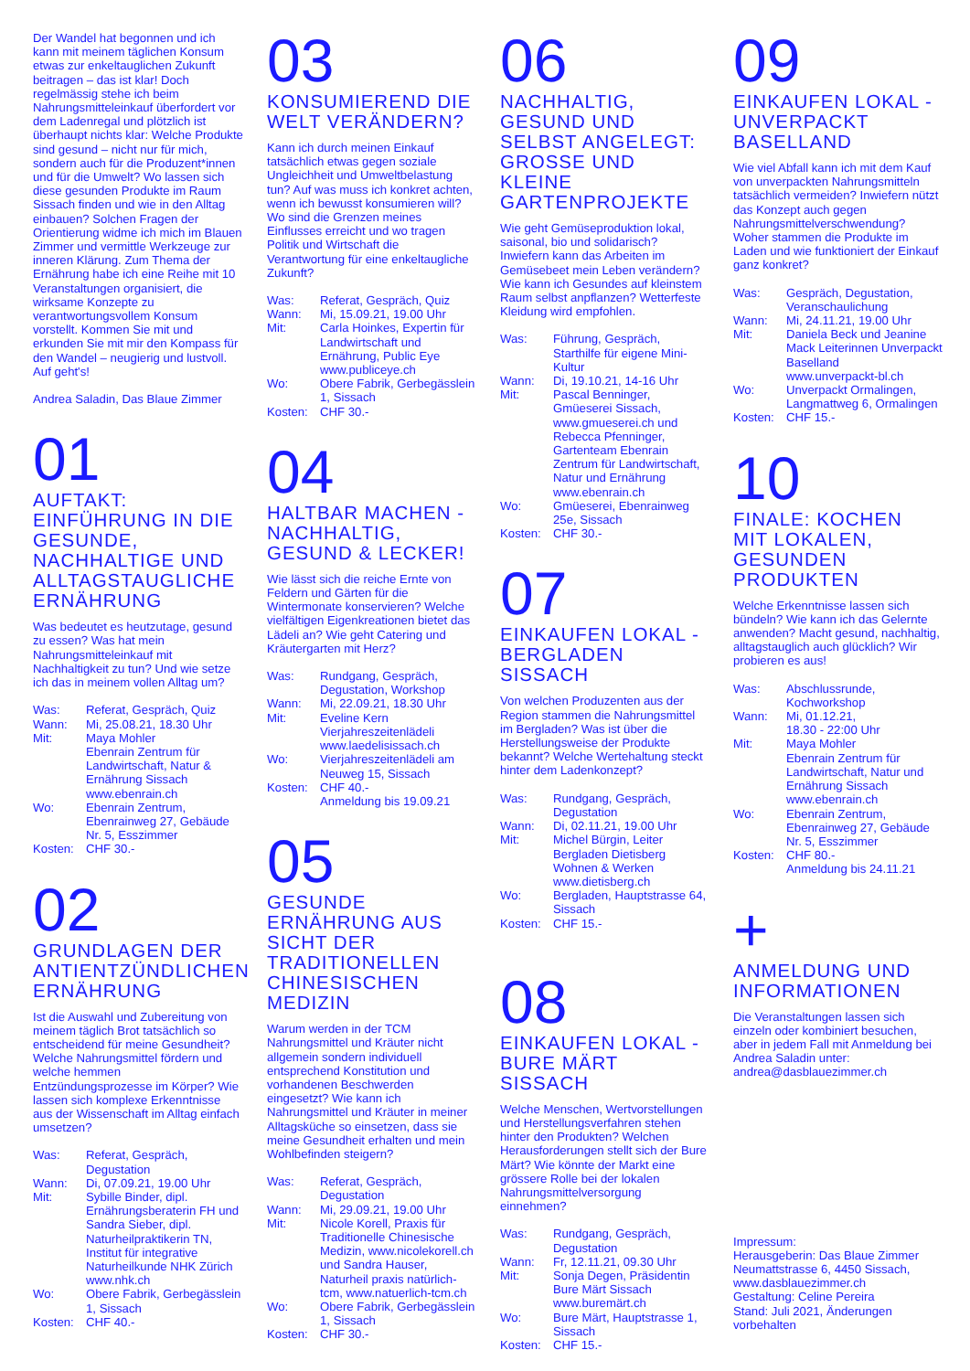Der Wandel hat begonnen und ich kann mit meinem täglichen Konsum etwas zur enkeltauglichen Zukunft beitragen – das ist klar! Doch regelmässig stehe ich beim Nahrungsmitteleinkauf überfordert vor dem Ladenregal und plötzlich ist überhaupt nichts klar: Welche Produkte sind gesund – nicht nur für mich, sondern auch für die Produzent*innen und für die Umwelt? Wo lassen sich diese gesunden Produkte im Raum Sissach finden und wie in den Alltag einbauen? Solchen Fragen der Orientierung widme ich mich im Blauen Zimmer und vermittle Werkzeuge zur inneren Klärung. Zum Thema der Ernährung habe ich eine Reihe mit 10 Veranstaltungen organisiert, die wirksame Konzepte zu verantwortungsvollem Konsum vorstellt. Kommen Sie mit und erkunden Sie mit mir den Kompass für den Wandel – neugierig und lustvoll. Auf geht's!
Andrea Saladin, Das Blaue Zimmer
01
AUFTAKT: EINFÜHRUNG IN DIE GESUNDE, NACHHALTIGE UND ALLTAGSTAUGLICHE ERNÄHRUNG
Was bedeutet es heutzutage, gesund zu essen? Was hat mein Nahrungsmitteleinkauf mit Nachhaltigkeit zu tun? Und wie setze ich das in meinem vollen Alltag um?
| Was: | Referat, Gespräch, Quiz |
| Wann: | Mi, 25.08.21, 18.30 Uhr |
| Mit: | Maya Mohler Ebenrain Zentrum für Landwirtschaft, Natur & Ernährung Sissach www.ebenrain.ch |
| Wo: | Ebenrain Zentrum, Ebenrainweg 27, Gebäude Nr. 5, Esszimmer |
| Kosten: | CHF 30.- |
02
GRUNDLAGEN DER ANTIENTZÜNDLICHEN ERNÄHRUNG
Ist die Auswahl und Zubereitung von meinem täglich Brot tatsächlich so entscheidend für meine Gesundheit? Welche Nahrungsmittel fördern und welche hemmen Entzündungsprozesse im Körper? Wie lassen sich komplexe Erkenntnisse aus der Wissenschaft im Alltag einfach umsetzen?
| Was: | Referat, Gespräch, Degustation |
| Wann: | Di, 07.09.21, 19.00 Uhr |
| Mit: | Sybille Binder, dipl. Ernährungsberaterin FH und Sandra Sieber, dipl. Naturheilpraktikerin TN, Institut für integrative Naturheilkunde NHK Zürich www.nhk.ch |
| Wo: | Obere Fabrik, Gerbegässlein 1, Sissach |
| Kosten: | CHF 40.- |
03
KONSUMIEREND DIE WELT VERÄNDERN?
Kann ich durch meinen Einkauf tatsächlich etwas gegen soziale Ungleichheit und Umweltbelastung tun? Auf was muss ich konkret achten, wenn ich bewusst konsumieren will? Wo sind die Grenzen meines Einflusses erreicht und wo tragen Politik und Wirtschaft die Verantwortung für eine enkeltaugliche Zukunft?
| Was: | Referat, Gespräch, Quiz |
| Wann: | Mi, 15.09.21, 19.00 Uhr |
| Mit: | Carla Hoinkes, Expertin für Landwirtschaft und Ernährung, Public Eye www.publiceye.ch |
| Wo: | Obere Fabrik, Gerbegässlein 1, Sissach |
| Kosten: | CHF 30.- |
04
HALTBAR MACHEN - NACHHALTIG, GESUND & LECKER!
Wie lässt sich die reiche Ernte von Feldern und Gärten für die Wintermonate konservieren? Welche vielfältigen Eigenkreationen bietet das Lädeli an? Wie geht Catering und Kräutergarten mit Herz?
| Was: | Rundgang, Gespräch, Degustation, Workshop |
| Wann: | Mi, 22.09.21, 18.30 Uhr |
| Mit: | Eveline Kern Vierjahreszeitenlädeli www.laedelisissach.ch |
| Wo: | Vierjahreszeitenlädeli am Neuweg 15, Sissach |
| Kosten: | CHF 40.- Anmeldung bis 19.09.21 |
05
GESUNDE ERNÄHRUNG AUS SICHT DER TRADITIONELLEN CHINESISCHEN MEDIZIN
Warum werden in der TCM Nahrungsmittel und Kräuter nicht allgemein sondern individuell entsprechend Konstitution und vorhandenen Beschwerden eingesetzt? Wie kann ich Nahrungsmittel und Kräuter in meiner Alltagsküche so einsetzen, dass sie meine Gesundheit erhalten und mein Wohlbefinden steigern?
| Was: | Referat, Gespräch, Degustation |
| Wann: | Mi, 29.09.21, 19.00 Uhr |
| Mit: | Nicole Korell, Praxis für Traditionelle Chinesische Medizin, www.nicolekorell.ch und Sandra Hauser, Naturheil praxis natürlich-tcm, www.natuerlich-tcm.ch |
| Wo: | Obere Fabrik, Gerbegässlein 1, Sissach |
| Kosten: | CHF 30.- |
06
NACHHALTIG, GESUND UND SELBST ANGELEGT: GROSSE UND KLEINE GARTENPROJEKTE
Wie geht Gemüseproduktion lokal, saisonal, bio und solidarisch? Inwiefern kann das Arbeiten im Gemüsebeet mein Leben verändern? Wie kann ich Gesundes auf kleinstem Raum selbst anpflanzen? Wetterfeste Kleidung wird empfohlen.
| Was: | Führung, Gespräch, Starthilfe für eigene Mini-Kultur |
| Wann: | Di, 19.10.21, 14-16 Uhr |
| Mit: | Pascal Benninger, Gmüeserei Sissach, www.gmueserei.ch und Rebecca Pfenninger, Gartenteam Ebenrain Zentrum für Landwirtschaft, Natur und Ernährung www.ebenrain.ch |
| Wo: | Gmüeserei, Ebenrainweg 25e, Sissach |
| Kosten: | CHF 30.- |
07
EINKAUFEN LOKAL - BERGLADEN SISSACH
Von welchen Produzenten aus der Region stammen die Nahrungsmittel im Bergladen? Was ist über die Herstellungsweise der Produkte bekannt? Welche Wertehaltung steckt hinter dem Ladenkonzept?
| Was: | Rundgang, Gespräch, Degustation |
| Wann: | Di, 02.11.21, 19.00 Uhr |
| Mit: | Michel Bürgin, Leiter Bergladen Dietisberg Wohnen & Werken www.dietisberg.ch |
| Wo: | Bergladen, Hauptstrasse 64, Sissach |
| Kosten: | CHF 15.- |
08
EINKAUFEN LOKAL - BURE MÄRT SISSACH
Welche Menschen, Wertvorstellungen und Herstellungsverfahren stehen hinter den Produkten? Welchen Herausforderungen stellt sich der Bure Märt? Wie könnte der Markt eine grössere Rolle bei der lokalen Nahrungsmittelversorgung einnehmen?
| Was: | Rundgang, Gespräch, Degustation |
| Wann: | Fr, 12.11.21, 09.30 Uhr |
| Mit: | Sonja Degen, Präsidentin Bure Märt Sissach www.buremärt.ch |
| Wo: | Bure Märt, Hauptstrasse 1, Sissach |
| Kosten: | CHF 15.- |
09
EINKAUFEN LOKAL - UNVERPACKT BASELLAND
Wie viel Abfall kann ich mit dem Kauf von unverpackten Nahrungsmitteln tatsächlich vermeiden? Inwiefern nützt das Konzept auch gegen Nahrungsmittelverschwendung? Woher stammen die Produkte im Laden und wie funktioniert der Einkauf ganz konkret?
| Was: | Gespräch, Degustation, Veranschaulichung |
| Wann: | Mi, 24.11.21, 19.00 Uhr |
| Mit: | Daniela Beck und Jeanine Mack Leiterinnen Unverpackt Baselland www.unverpackt-bl.ch |
| Wo: | Unverpackt Ormalingen, Langmattweg 6, Ormalingen |
| Kosten: | CHF 15.- |
10
FINALE: KOCHEN MIT LOKALEN, GESUNDEN PRODUKTEN
Welche Erkenntnisse lassen sich bündeln? Wie kann ich das Gelernte anwenden? Macht gesund, nachhaltig, alltagstauglich auch glücklich? Wir probieren es aus!
| Was: | Abschlussrunde, Kochworkshop |
| Wann: | Mi, 01.12.21, 18.30 - 22:00 Uhr |
| Mit: | Maya Mohler Ebenrain Zentrum für Landwirtschaft, Natur und Ernährung Sissach www.ebenrain.ch |
| Wo: | Ebenrain Zentrum, Ebenrainweg 27, Gebäude Nr. 5, Esszimmer |
| Kosten: | CHF 80.- Anmeldung bis 24.11.21 |
+
ANMELDUNG UND INFORMATIONEN
Die Veranstaltungen lassen sich einzeln oder kombiniert besuchen, aber in jedem Fall mit Anmeldung bei Andrea Saladin unter: andrea@dasblauezimmer.ch
Impressum:
Herausgeberin: Das Blaue Zimmer Neumattstrasse 6, 4450 Sissach, www.dasblauezimmer.ch
Gestaltung: Celine Pereira
Stand: Juli 2021, Änderungen vorbehalten